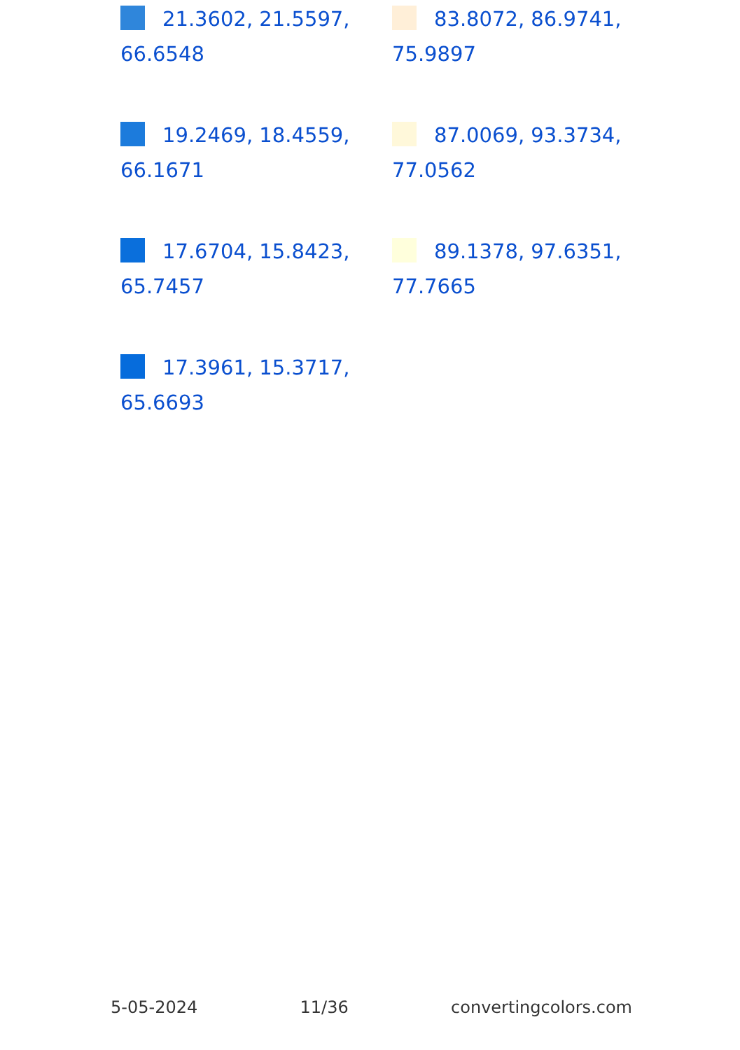21.3602, 21.5597, 66.6548
83.8072, 86.9741, 75.9897
19.2469, 18.4559, 66.1671
87.0069, 93.3734, 77.0562
17.6704, 15.8423, 65.7457
89.1378, 97.6351, 77.7665
17.3961, 15.3717, 65.6693
5-05-2024 11/36 convertingcolors.com